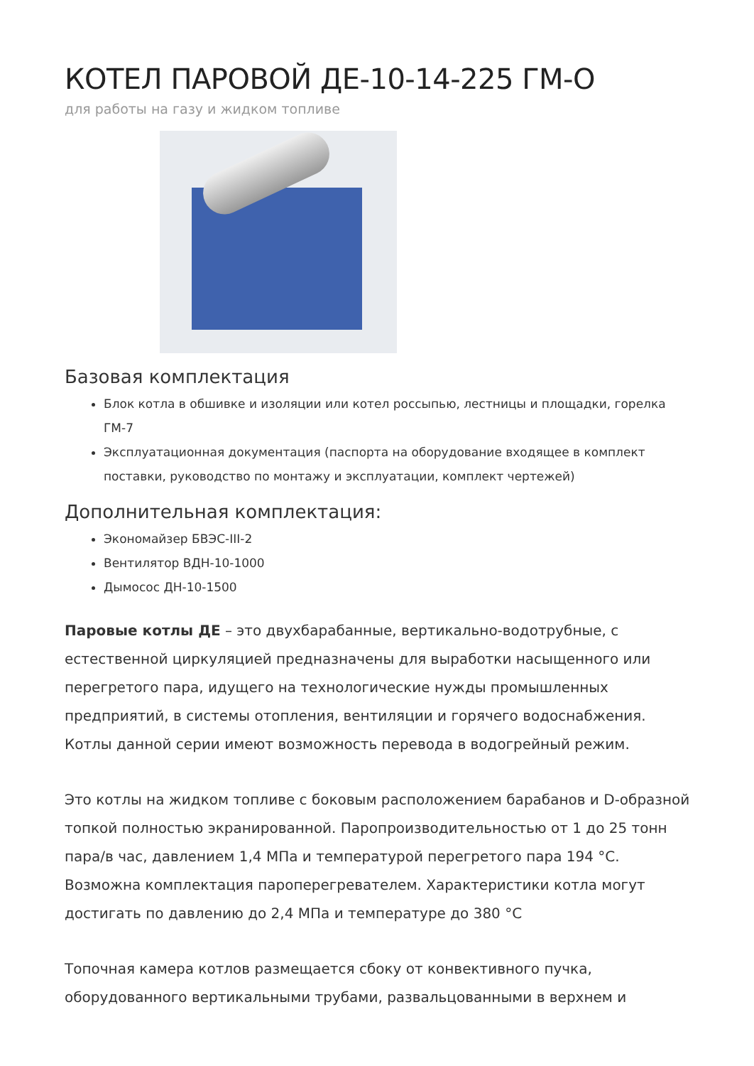КОТЕЛ ПАРОВОЙ ДЕ-10-14-225 ГМ-О
для работы на газу и жидком топливе
Базовая комплектация
Блок котла в обшивке и изоляции или котел россыпью, лестницы и площадки, горелка ГМ-7
Эксплуатационная документация (паспорта на оборудование входящее в комплект поставки, руководство по монтажу и эксплуатации, комплект чертежей)
Дополнительная комплектация:
Экономайзер БВЭС-III-2
Вентилятор ВДН-10-1000
Дымосос ДН-10-1500
Паровые котлы ДЕ – это двухбарабанные, вертикально-водотрубные, с естественной циркуляцией предназначены для выработки насыщенного или перегретого пара, идущего на технологические нужды промышленных предприятий, в системы отопления, вентиляции и горячего водоснабжения. Котлы данной серии имеют возможность перевода в водогрейный режим.
Это котлы на жидком топливе с боковым расположением барабанов и D-образной топкой полностью экранированной. Паропроизводительностью от 1 до 25 тонн пара/в час, давлением 1,4 МПа и температурой перегретого пара 194 °С. Возможна комплектация пароперегревателем. Характеристики котла могут достигать по давлению до 2,4 МПа и температуре до 380 °С
Топочная камера котлов размещается сбоку от конвективного пучка, оборудованного вертикальными трубами, развальцованными в верхнем и